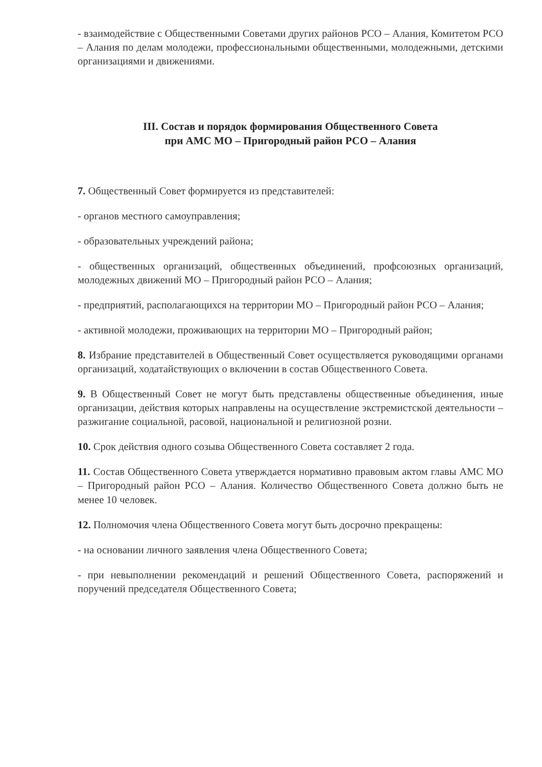- взаимодействие с Общественными Советами других районов РСО – Алания, Комитетом РСО – Алания по делам молодежи, профессиональными общественными, молодежными, детскими организациями и движениями.
III. Состав и порядок формирования Общественного Совета
при АМС МО – Пригородный район РСО – Алания
7. Общественный Совет формируется из представителей:
- органов местного самоуправления;
- образовательных учреждений района;
- общественных организаций, общественных объединений, профсоюзных организаций, молодежных движений МО – Пригородный район РСО – Алания;
- предприятий, располагающихся на территории МО – Пригородный район РСО – Алания;
- активной молодежи, проживающих на территории МО – Пригородный район;
8. Избрание представителей в Общественный Совет осуществляется руководящими органами организаций, ходатайствующих о включении в состав Общественного Совета.
9. В Общественный Совет не могут быть представлены общественные объединения, иные организации, действия которых направлены на осуществление экстремистской деятельности – разжигание социальной, расовой, национальной и религиозной розни.
10. Срок действия одного созыва Общественного Совета составляет 2 года.
11. Состав Общественного Совета утверждается нормативно правовым актом главы АМС МО – Пригородный район РСО – Алания. Количество Общественного Совета должно быть не менее 10 человек.
12. Полномочия члена Общественного Совета могут быть досрочно прекращены:
- на основании личного заявления члена Общественного Совета;
- при невыполнении рекомендаций и решений Общественного Совета, распоряжений и поручений председателя Общественного Совета;